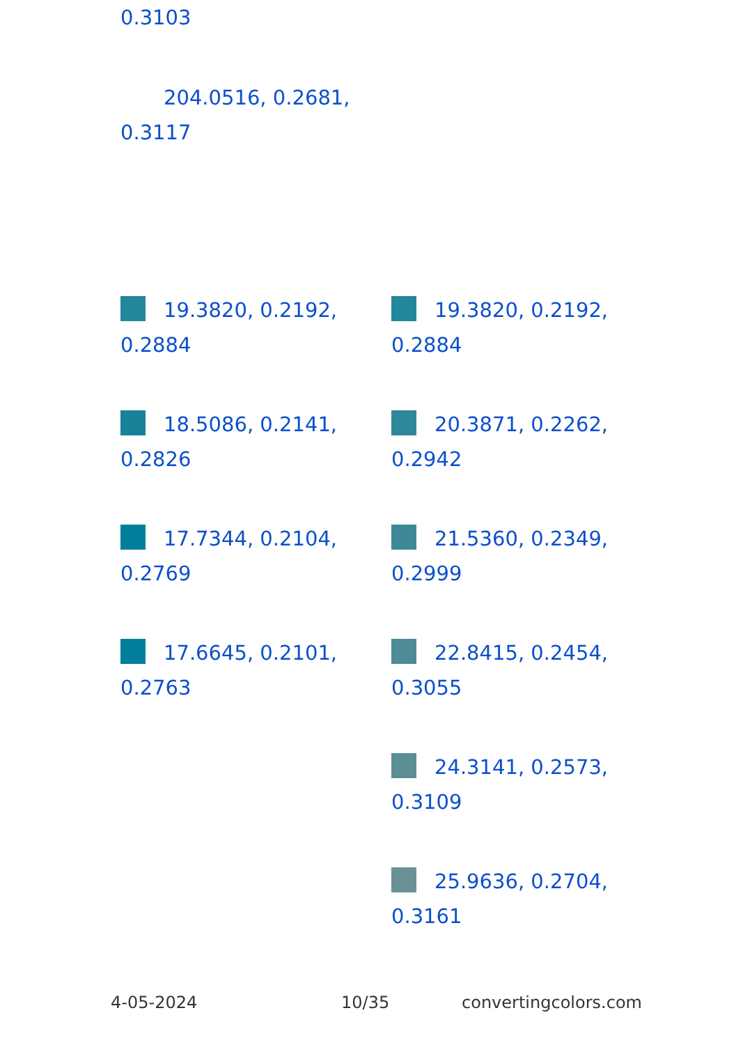0.3103
204.0516, 0.2681, 0.3117
19.3820, 0.2192, 0.2884
18.5086, 0.2141, 0.2826
17.7344, 0.2104, 0.2769
17.6645, 0.2101, 0.2763
19.3820, 0.2192, 0.2884
20.3871, 0.2262, 0.2942
21.5360, 0.2349, 0.2999
22.8415, 0.2454, 0.3055
24.3141, 0.2573, 0.3109
25.9636, 0.2704, 0.3161
4-05-2024 10/35 convertingcolors.com